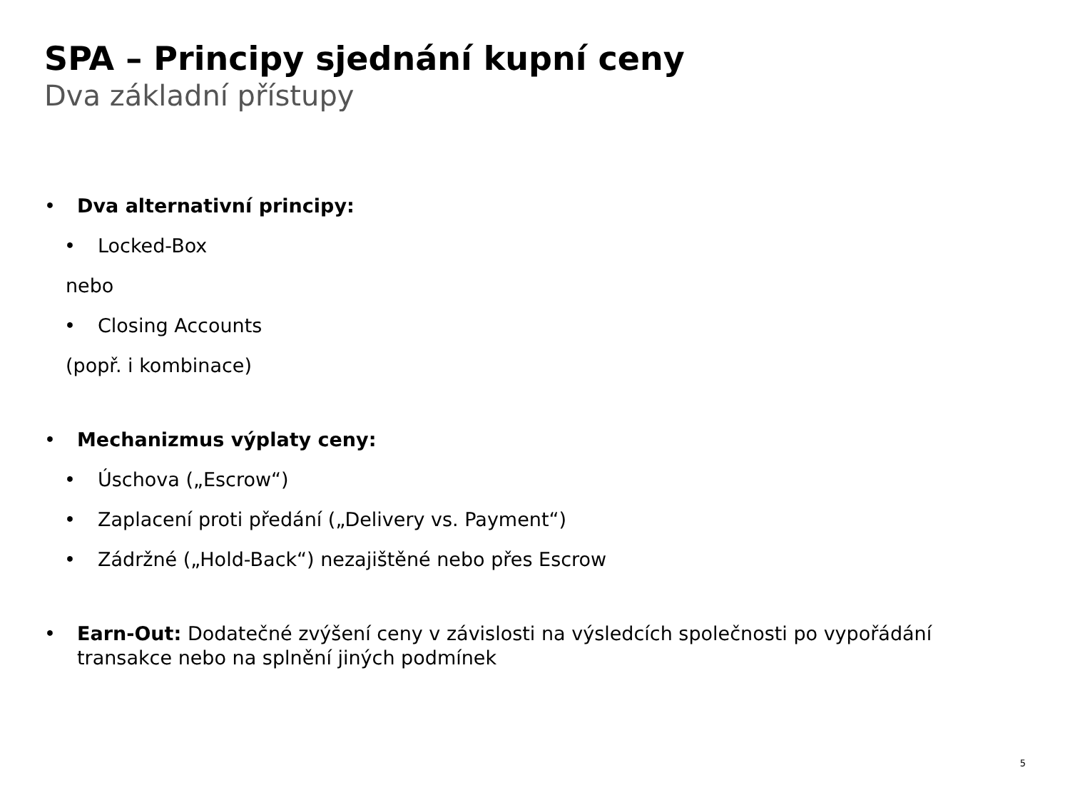SPA – Principy sjednání kupní ceny
Dva základní přístupy
• Dva alternativní principy:
• Locked-Box
nebo
• Closing Accounts
(popř. i kombinace)
• Mechanizmus výplaty ceny:
• Úschova („Escrow“)
• Zaplacení proti předání („Delivery vs. Payment“)
• Zádržné („Hold-Back“) nezajištěné nebo přes Escrow
• Earn-Out: Dodatečné zvýšení ceny v závislosti na výsledcích společnosti po vypořádání transakce nebo na splnění jiných podmínek
5